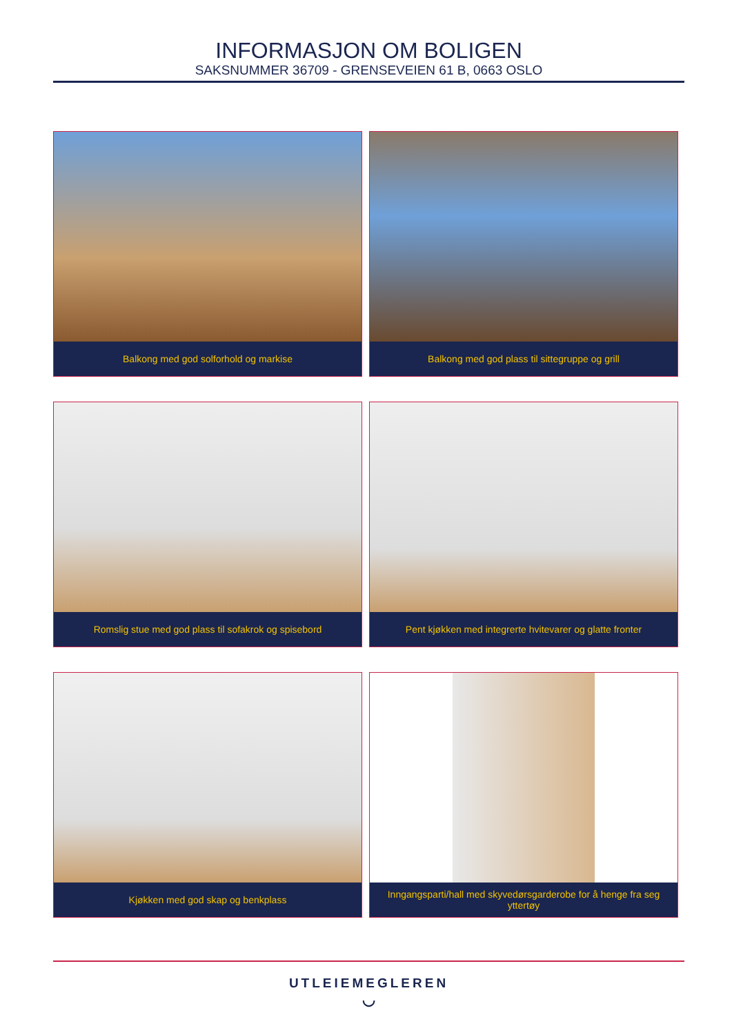INFORMASJON OM BOLIGEN
SAKSNUMMER 36709 - GRENSEVEIEN 61 B, 0663 OSLO
Balkong med god solforhold og markise
Balkong med god plass til sittegruppe og grill
Romslig stue med god plass til sofakrok og spisebord
Pent kjøkken med integrerte hvitevarer og glatte fronter
Kjøkken med god skap og benkplass
Inngangsparti/hall med skyvedørsgarderobe for å henge fra seg yttertøy
UTLEIEMEGLEREN
◡